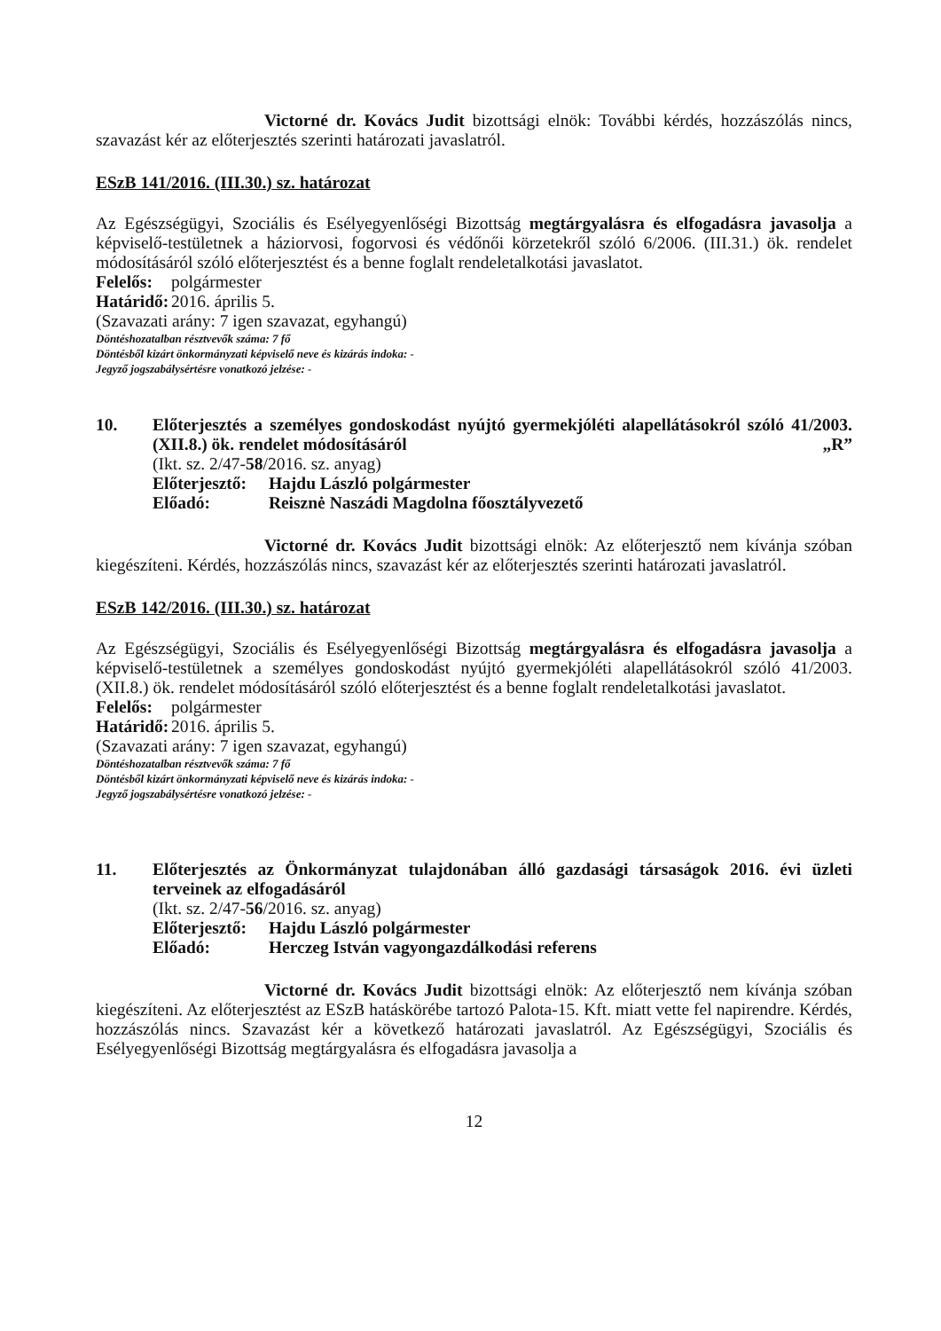Victorné dr. Kovács Judit bizottsági elnök: További kérdés, hozzászólás nincs, szavazást kér az előterjesztés szerinti határozati javaslatról.
ESzB 141/2016. (III.30.) sz. határozat
Az Egészségügyi, Szociális és Esélyegyenlőségi Bizottság megtárgyalásra és elfogadásra javasolja a képviselő-testületnek a háziorvosi, fogorvosi és védőnői körzetekről szóló 6/2006. (III.31.) ök. rendelet módosításáról szóló előterjesztést és a benne foglalt rendeletalkotási javaslatot.
Felelős: polgármester
Határidő: 2016. április 5.
(Szavazati arány: 7 igen szavazat, egyhangú)
Döntéshozatalban résztvevők száma: 7 fő
Döntésből kizárt önkormányzati képviselő neve és kizárás indoka: -
Jegyző jogszabálysértésre vonatkozó jelzése: -
10. Előterjesztés a személyes gondoskodást nyújtó gyermekjóléti alapellátásokról szóló 41/2003. (XII.8.) ök. rendelet módosításáról „R”
(Ikt. sz. 2/47-58/2016. sz. anyag)
Előterjesztő: Hajdu László polgármester
Előadó: Reisznė Naszádi Magdolna főosztályvezető
Victorné dr. Kovács Judit bizottsági elnök: Az előterjesztő nem kívánja szóban kiegészíteni. Kérdés, hozzászólás nincs, szavazást kér az előterjesztés szerinti határozati javaslatról.
ESzB 142/2016. (III.30.) sz. határozat
Az Egészségügyi, Szociális és Esélyegyenlőségi Bizottság megtárgyalásra és elfogadásra javasolja a képviselő-testületnek a személyes gondoskodást nyújtó gyermekjóléti alapellátásokról szóló 41/2003. (XII.8.) ök. rendelet módosításáról szóló előterjesztést és a benne foglalt rendeletalkotási javaslatot.
Felelős: polgármester
Határidő: 2016. április 5.
(Szavazati arány: 7 igen szavazat, egyhangú)
Döntéshozatalban résztvevők száma: 7 fő
Döntésből kizárt önkormányzati képviselő neve és kizárás indoka: -
Jegyző jogszabálysértésre vonatkozó jelzése: -
11. Előterjesztés az Önkormányzat tulajdonában álló gazdasági társaságok 2016. évi üzleti terveinek az elfogadásáról
(Ikt. sz. 2/47-56/2016. sz. anyag)
Előterjesztő: Hajdu László polgármester
Előadó: Herczeg István vagyongazdálkodási referens
Victorné dr. Kovács Judit bizottsági elnök: Az előterjesztő nem kívánja szóban kiegészíteni. Az előterjesztést az ESzB hatáskörébe tartozó Palota-15. Kft. miatt vette fel napirendre. Kérdés, hozzászólás nincs. Szavazást kér a következő határozati javaslatról. Az Egészségügyi, Szociális és Esélyegyenlőségi Bizottság megtárgyalásra és elfogadásra javasolja a
12